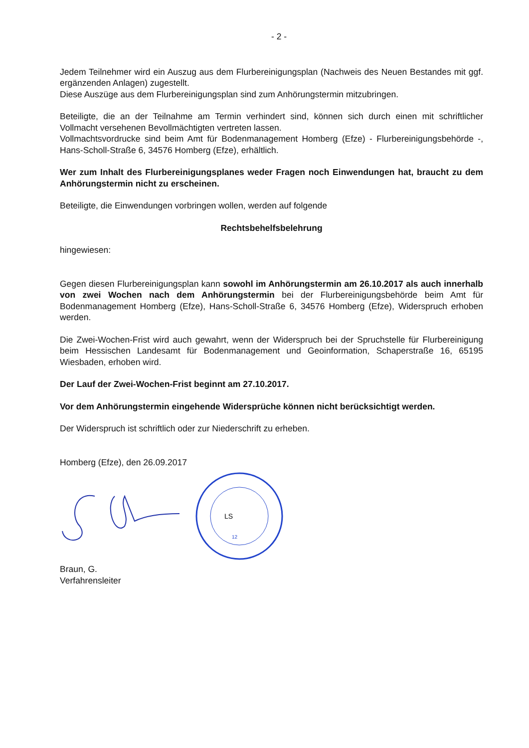- 2 -
Jedem Teilnehmer wird ein Auszug aus dem Flurbereinigungsplan (Nachweis des Neuen Bestandes mit ggf. ergänzenden Anlagen) zugestellt.
Diese Auszüge aus dem Flurbereinigungsplan sind zum Anhörungstermin mitzubringen.
Beteiligte, die an der Teilnahme am Termin verhindert sind, können sich durch einen mit schriftlicher Vollmacht versehenen Bevollmächtigten vertreten lassen.
Vollmachtsvordrucke sind beim Amt für Bodenmanagement Homberg (Efze) - Flurbereinigungsbehörde -, Hans-Scholl-Straße 6, 34576 Homberg (Efze), erhältlich.
Wer zum Inhalt des Flurbereinigungsplanes weder Fragen noch Einwendungen hat, braucht zu dem Anhörungstermin nicht zu erscheinen.
Beteiligte, die Einwendungen vorbringen wollen, werden auf folgende
Rechtsbehelfsbelehrung
hingewiesen:
Gegen diesen Flurbereinigungsplan kann sowohl im Anhörungstermin am 26.10.2017 als auch innerhalb von zwei Wochen nach dem Anhörungstermin bei der Flurbereinigungsbehörde beim Amt für Bodenmanagement Homberg (Efze), Hans-Scholl-Straße 6, 34576 Homberg (Efze), Widerspruch erhoben werden.
Die Zwei-Wochen-Frist wird auch gewahrt, wenn der Widerspruch bei der Spruchstelle für Flurbereinigung beim Hessischen Landesamt für Bodenmanagement und Geoinformation, Schaperstraße 16, 65195 Wiesbaden, erhoben wird.
Der Lauf der Zwei-Wochen-Frist beginnt am 27.10.2017.
Vor dem Anhörungstermin eingehende Widersprüche können nicht berücksichtigt werden.
Der Widerspruch ist schriftlich oder zur Niederschrift zu erheben.
Homberg (Efze), den 26.09.2017
LS
12
Braun, G.
Verfahrensleiter